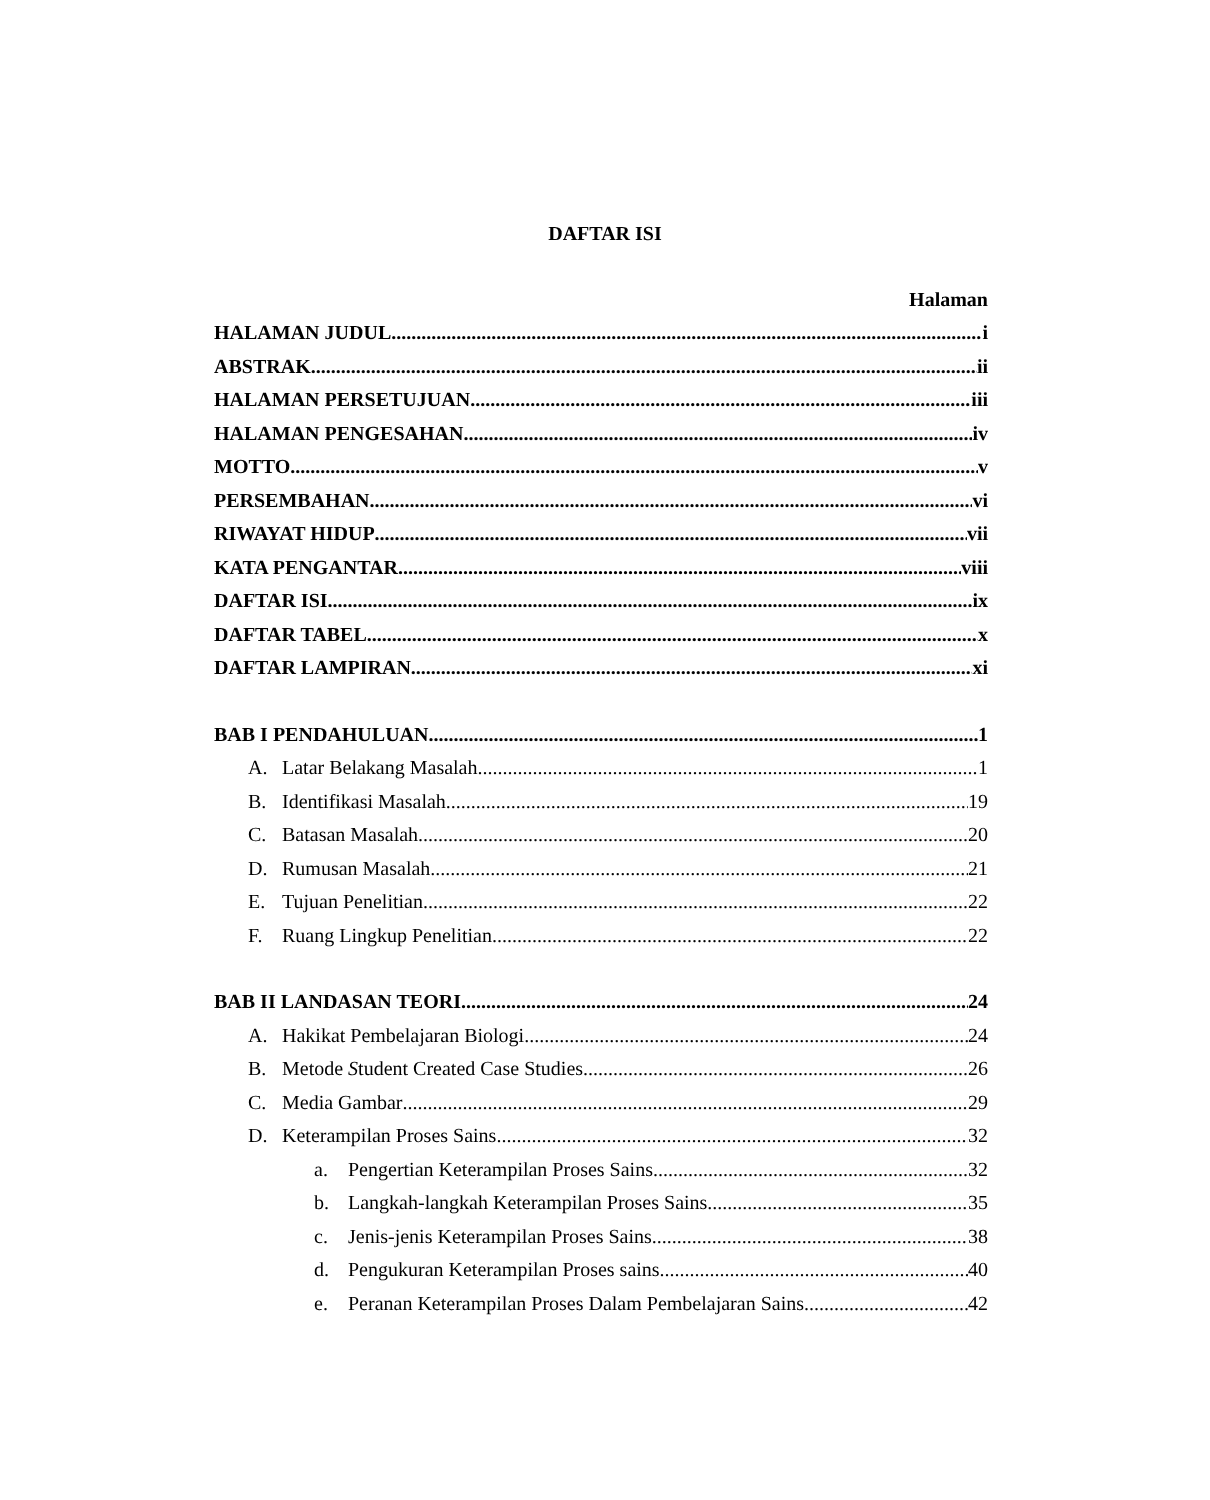DAFTAR ISI
Halaman
HALAMAN JUDUL i
ABSTRAK ii
HALAMAN PERSETUJUAN iii
HALAMAN PENGESAHAN iv
MOTTO v
PERSEMBAHAN vi
RIWAYAT HIDUP vii
KATA PENGANTAR viii
DAFTAR ISI ix
DAFTAR TABEL x
DAFTAR LAMPIRAN xi
BAB I PENDAHULUAN 1
A. Latar Belakang Masalah 1
B. Identifikasi Masalah 19
C. Batasan Masalah 20
D. Rumusan Masalah 21
E. Tujuan Penelitian 22
F. Ruang Lingkup Penelitian 22
BAB II LANDASAN TEORI 24
A. Hakikat Pembelajaran Biologi 24
B. Metode Student Created Case Studies 26
C. Media Gambar 29
D. Keterampilan Proses Sains 32
a. Pengertian Keterampilan Proses Sains 32
b. Langkah-langkah Keterampilan Proses Sains 35
c. Jenis-jenis Keterampilan Proses Sains 38
d. Pengukuran Keterampilan Proses sains 40
e. Peranan Keterampilan Proses Dalam Pembelajaran Sains 42